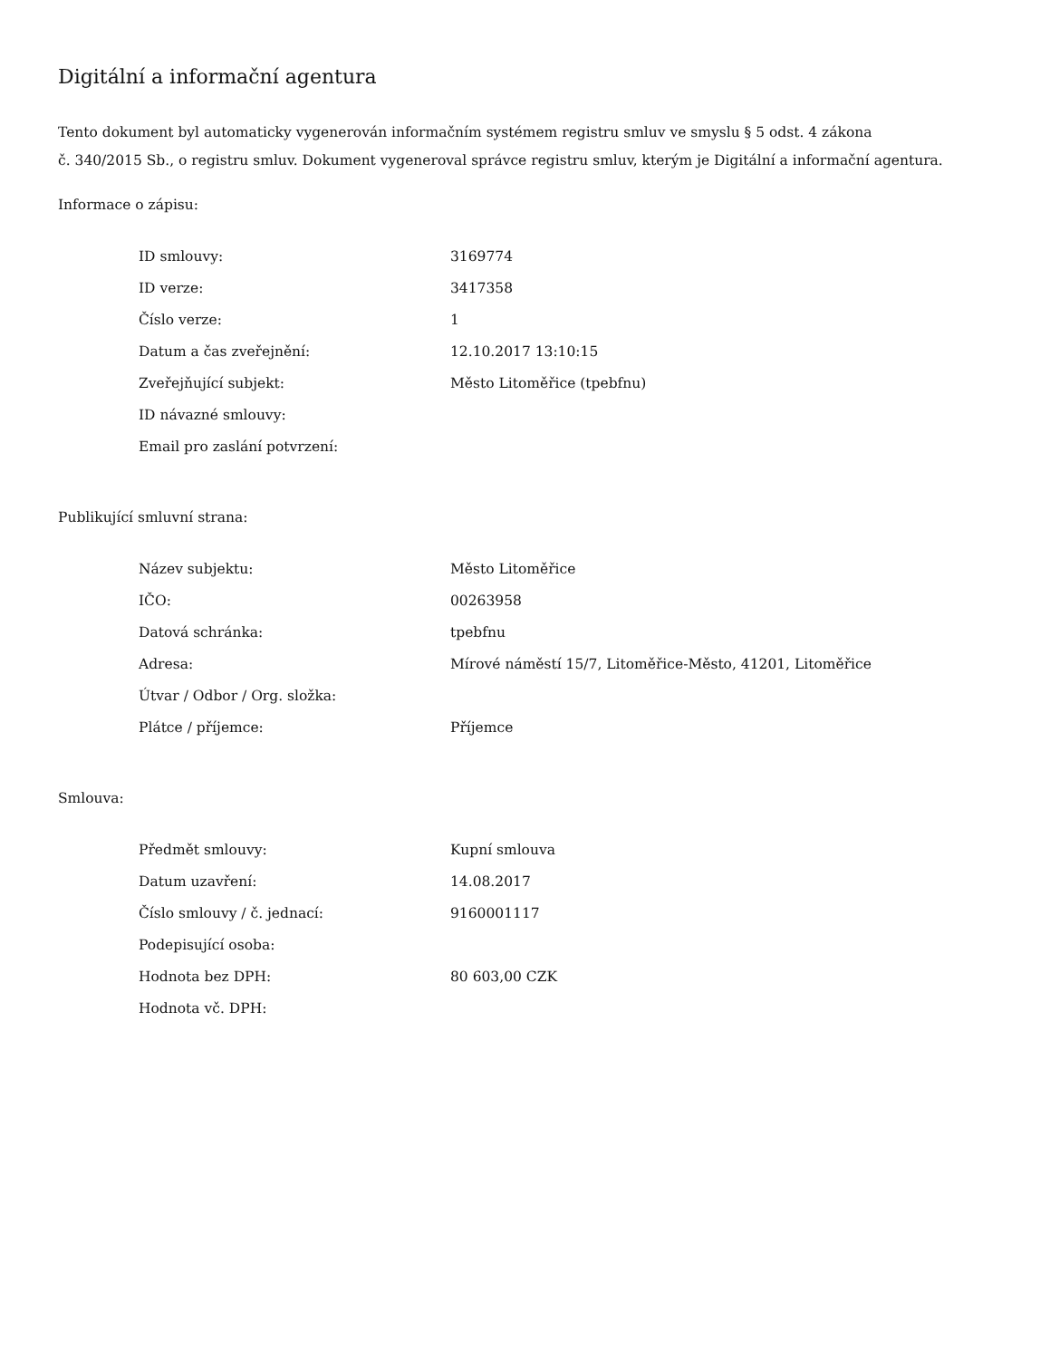Digitální a informační agentura
Tento dokument byl automaticky vygenerován informačním systémem registru smluv ve smyslu § 5 odst. 4 zákona
č. 340/2015 Sb., o registru smluv. Dokument vygeneroval správce registru smluv, kterým je Digitální a informační agentura.
Informace o zápisu:
| ID smlouvy: | 3169774 |
| ID verze: | 3417358 |
| Číslo verze: | 1 |
| Datum a čas zveřejnění: | 12.10.2017 13:10:15 |
| Zveřejňující subjekt: | Město Litoměřice (tpebfnu) |
| ID návazné smlouvy: | |
| Email pro zaslání potvrzení: | |
Publikující smluvní strana:
| Název subjektu: | Město Litoměřice |
| IČO: | 00263958 |
| Datová schránka: | tpebfnu |
| Adresa: | Mírové náměstí 15/7, Litoměřice-Město, 41201, Litoměřice |
| Útvar / Odbor / Org. složka: | |
| Plátce / příjemce: | Příjemce |
Smlouva:
| Předmět smlouvy: | Kupní smlouva |
| Datum uzavření: | 14.08.2017 |
| Číslo smlouvy / č. jednací: | 9160001117 |
| Podepisující osoba: | |
| Hodnota bez DPH: | 80 603,00 CZK |
| Hodnota vč. DPH: | |